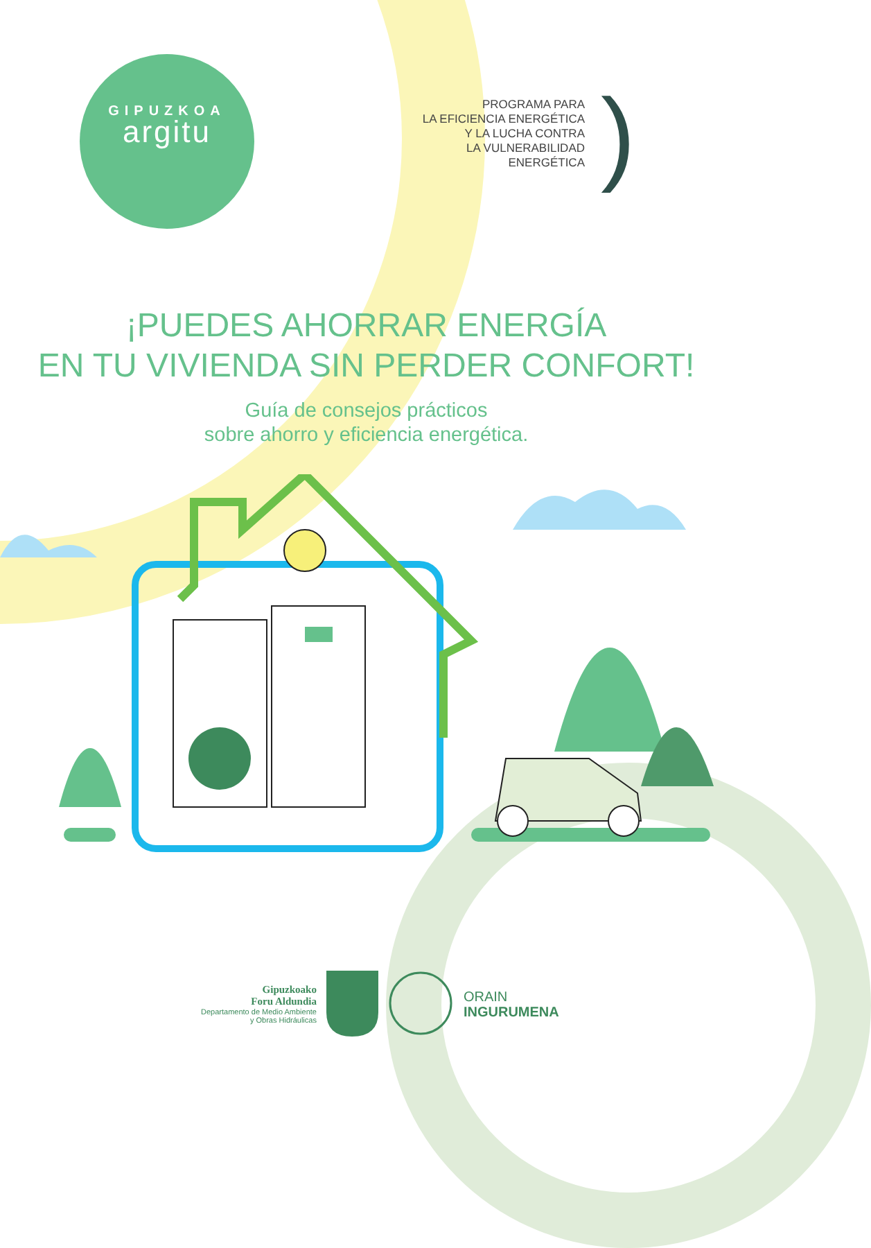GIPUZKOA
argitu
PROGRAMA PARA
LA EFICIENCIA ENERGÉTICA
Y LA LUCHA CONTRA
LA VULNERABILIDAD
ENERGÉTICA
)
¡PUEDES AHORRAR ENERGÍA
EN TU VIVIENDA SIN PERDER CONFORT!
Guía de consejos prácticos
sobre ahorro y eficiencia energética.
Gipuzkoako
Foru Aldundia
Departamento de Medio Ambiente
y Obras Hidráulicas
ORAIN
INGURUMENA